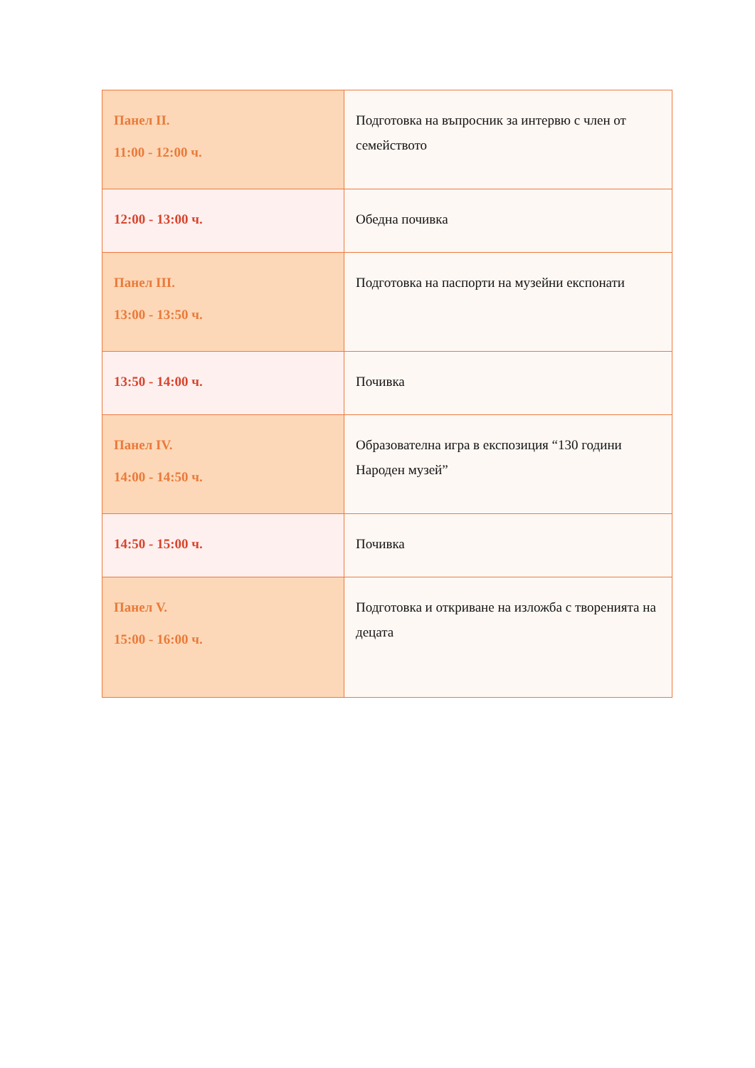| Панел II. 11:00 - 12:00 ч. | Подготовка на въпросник за интервю с член от семейството |
| 12:00 - 13:00 ч. | Обедна почивка |
| Панел III. 13:00 - 13:50 ч. | Подготовка на паспорти на музейни експонати |
| 13:50 - 14:00 ч. | Почивка |
| Панел IV. 14:00 - 14:50 ч. | Образователна игра в експозиция “130 години Народен музей” |
| 14:50 - 15:00 ч. | Почивка |
| Панел V. 15:00 - 16:00 ч. | Подготовка и откриване на изложба с творенията на децата |